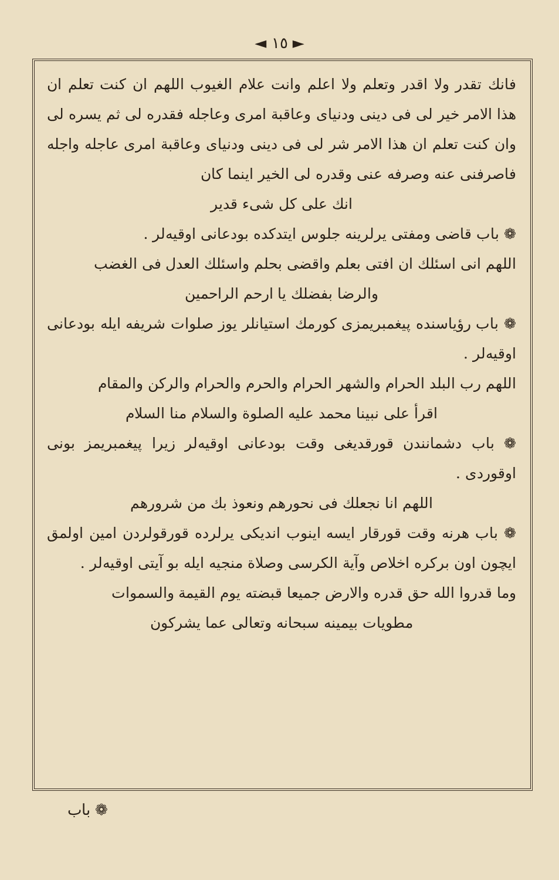◄ ١٥ ►
فانك تقدر ولا اقدر وتعلم ولا اعلم وانت علام الغيوب اللهم ان كنت تعلم ان هذا الامر خير لى فى دينى ودنياى وعاقبة امرى وعاجله فقدره لى ثم يسره لى وان كنت تعلم ان هذا الامر شر لى فى دينى ودنياى وعاقبة امرى عاجله واجله فاصرفنى عنه وصرفه عنى وقدره لى الخير اينما كان
انك على كل شىء قدير
❁ باب قاضى ومفتى يرلرينه جلوس ايتدكده بودعانى اوقيه‌لر .
اللهم انى اسئلك ان افتى بعلم واقضى بحلم واسئلك العدل فى الغضب
والرضا بفضلك يا ارحم الراحمين
❁ باب رؤياسنده پيغمبريمزى كورمك استيانلر يوز صلوات شريفه ايله بودعانى اوقيه‌لر .
اللهم رب البلد الحرام والشهر الحرام والحرم والحرام والركن والمقام
اقرأ على نبينا محمد عليه الصلوة والسلام منا السلام
❁ باب دشمانندن قورقديغى وقت بودعانى اوقيه‌لر زيرا پيغمبريمز بونى اوقوردى .
اللهم انا نجعلك فى نحورهم ونعوذ بك من شرورهم
❁ باب هرنه وقت قورقار ايسه اينوب انديكى يرلرده قورقولردن امين اولمق ايچون اون بركره اخلاص وآية الكرسى وصلاة منجيه ايله بو آيتى اوقيه‌لر .
وما قدروا الله حق قدره والارض جميعا قبضته يوم القيمة والسموات
مطويات بيمينه سبحانه وتعالى عما يشركون
❁ باب